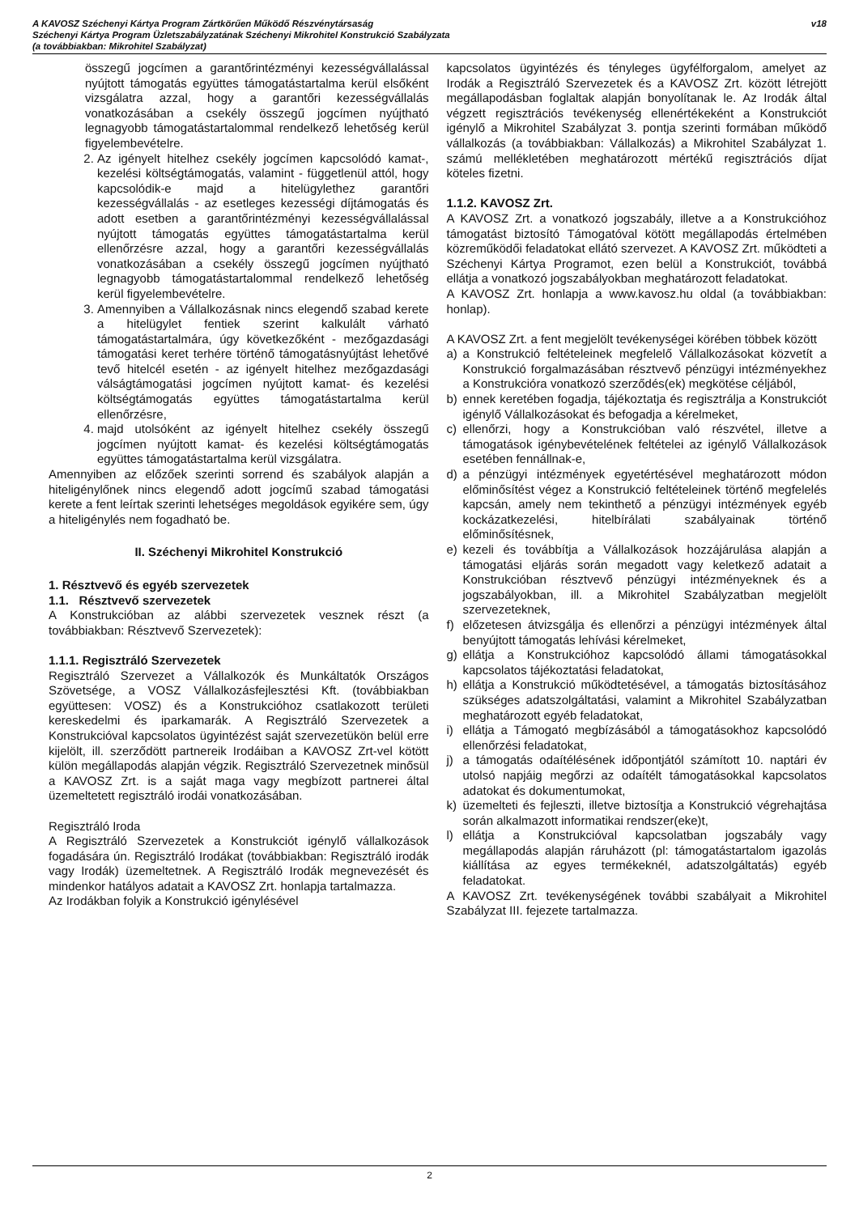A KAVOSZ Széchenyi Kártya Program Zártkörűen Működő Részvénytársaság
Széchenyi Kártya Program Üzletszabályzatának Széchenyi Mikrohitel Konstrukció Szabályzata
(a továbbiakban: Mikrohitel Szabályzat)
v18
összegű jogcímen a garantőrintézményi kezességvállalással nyújtott támogatás együttes támogatástartalma kerül elsőként vizsgálatra azzal, hogy a garantőri kezességvállalás vonatkozásában a csekély összegű jogcímen nyújtható legnagyobb támogatástartalommal rendelkező lehetőség kerül figyelembevételre.
2. Az igényelt hitelhez csekély jogcímen kapcsolódó kamat-, kezelési költségtámogatás, valamint - függetlenül attól, hogy kapcsolódik-e majd a hitelügylethez garantőri kezességvállalás - az esetleges kezességi díjtámogatás és adott esetben a garantőrintézményi kezességvállalással nyújtott támogatás együttes támogatástartalma kerül ellenőrzésre azzal, hogy a garantőri kezességvállalás vonatkozásában a csekély összegű jogcímen nyújtható legnagyobb támogatástartalommal rendelkező lehetőség kerül figyelembevételre.
3. Amennyiben a Vállalkozásnak nincs elegendő szabad kerete a hitelügylet fentiek szerint kalkulált várható támogatástartalmára, úgy következőként - mezőgazdasági támogatási keret terhére történő támogatásnyújtást lehetővé tevő hitelcél esetén - az igényelt hitelhez mezőgazdasági válságtámogatási jogcímen nyújtott kamat- és kezelési költségtámogatás együttes támogatástartalma kerül ellenőrzésre,
4. majd utolsóként az igényelt hitelhez csekély összegű jogcímen nyújtott kamat- és kezelési költségtámogatás együttes támogatástartalma kerül vizsgálatra.
Amennyiben az előzőek szerinti sorrend és szabályok alapján a hiteligénylőnek nincs elegendő adott jogcímű szabad támogatási kerete a fent leírtak szerinti lehetséges megoldások egyikére sem, úgy a hiteligénylés nem fogadható be.
II. Széchenyi Mikrohitel Konstrukció
1. Résztvevő és egyéb szervezetek
1.1. Résztvevő szervezetek
A Konstrukcióban az alábbi szervezetek vesznek részt (a továbbiakban: Résztvevő Szervezetek):
1.1.1. Regisztráló Szervezetek
Regisztráló Szervezet a Vállalkozók és Munkáltatók Országos Szövetsége, a VOSZ Vállalkozásfejlesztési Kft. (továbbiakban együttesen: VOSZ) és a Konstrukcióhoz csatlakozott területi kereskedelmi és iparkamarák. A Regisztráló Szervezetek a Konstrukcióval kapcsolatos ügyintézést saját szervezetükön belül erre kijelölt, ill. szerződött partnereik Irodáiban a KAVOSZ Zrt-vel kötött külön megállapodás alapján végzik. Regisztráló Szervezetnek minősül a KAVOSZ Zrt. is a saját maga vagy megbízott partnerei által üzemeltetett regisztráló irodái vonatkozásában.
Regisztráló Iroda
A Regisztráló Szervezetek a Konstrukciót igénylő vállalkozások fogadására ún. Regisztráló Irodákat (továbbiakban: Regisztráló irodák vagy Irodák) üzemeltetnek. A Regisztráló Irodák megnevezését és mindenkor hatályos adatait a KAVOSZ Zrt. honlapja tartalmazza.
Az Irodákban folyik a Konstrukció igénylésével
kapcsolatos ügyintézés és tényleges ügyfélforgalom, amelyet az Irodák a Regisztráló Szervezetek és a KAVOSZ Zrt. között létrejött megállapodásban foglaltak alapján bonyolítanak le. Az Irodák által végzett regisztrációs tevékenység ellenértékeként a Konstrukciót igénylő a Mikrohitel Szabályzat 3. pontja szerinti formában működő vállalkozás (a továbbiakban: Vállalkozás) a Mikrohitel Szabályzat 1. számú mellékletében meghatározott mértékű regisztrációs díjat köteles fizetni.
1.1.2. KAVOSZ Zrt.
A KAVOSZ Zrt. a vonatkozó jogszabály, illetve a a Konstrukcióhoz támogatást biztosító Támogatóval kötött megállapodás értelmében közreműködői feladatokat ellátó szervezet. A KAVOSZ Zrt. működteti a Széchenyi Kártya Programot, ezen belül a Konstrukciót, továbbá ellátja a vonatkozó jogszabályokban meghatározott feladatokat.
A KAVOSZ Zrt. honlapja a www.kavosz.hu oldal (a továbbiakban: honlap).
A KAVOSZ Zrt. a fent megjelölt tevékenységei körében többek között
a) a Konstrukció feltételeinek megfelelő Vállalkozásokat közvetít a Konstrukció forgalmazásában résztvevő pénzügyi intézményekhez a Konstrukcióra vonatkozó szerződés(ek) megkötése céljából,
b) ennek keretében fogadja, tájékoztatja és regisztrálja a Konstrukciót igénylő Vállalkozásokat és befogadja a kérelmeket,
c) ellenőrzi, hogy a Konstrukcióban való részvétel, illetve a támogatások igénybevételének feltételei az igénylő Vállalkozások esetében fennállnak-e,
d) a pénzügyi intézmények egyetértésével meghatározott módon előminősítést végez a Konstrukció feltételeinek történő megfelelés kapcsán, amely nem tekinthető a pénzügyi intézmények egyéb kockázatkezelési, hitelbírálati szabályainak történő előminősítésnek,
e) kezeli és továbbítja a Vállalkozások hozzájárulása alapján a támogatási eljárás során megadott vagy keletkező adatait a Konstrukcióban résztvevő pénzügyi intézményeknek és a jogszabályokban, ill. a Mikrohitel Szabályzatban megjelölt szervezeteknek,
f) előzetesen átvizsgálja és ellenőrzi a pénzügyi intézmények által benyújtott támogatás lehívási kérelmeket,
g) ellátja a Konstrukcióhoz kapcsolódó állami támogatásokkal kapcsolatos tájékoztatási feladatokat,
h) ellátja a Konstrukció működtetésével, a támogatás biztosításához szükséges adatszolgáltatási, valamint a Mikrohitel Szabályzatban meghatározott egyéb feladatokat,
i) ellátja a Támogató megbízásából a támogatásokhoz kapcsolódó ellenőrzési feladatokat,
j) a támogatás odaítélésének időpontjától számított 10. naptári év utolsó napjáig megőrzi az odaítélt támogatásokkal kapcsolatos adatokat és dokumentumokat,
k) üzemelteti és fejleszti, illetve biztosítja a Konstrukció végrehajtása során alkalmazott informatikai rendszer(eke)t,
l) ellátja a Konstrukcióval kapcsolatban jogszabály vagy megállapodás alapján ráruházott (pl: támogatástartalom igazolás kiállítása az egyes termékeknél, adatszolgáltatás) egyéb feladatokat.
A KAVOSZ Zrt. tevékenységének további szabályait a Mikrohitel Szabályzat III. fejezete tartalmazza.
2